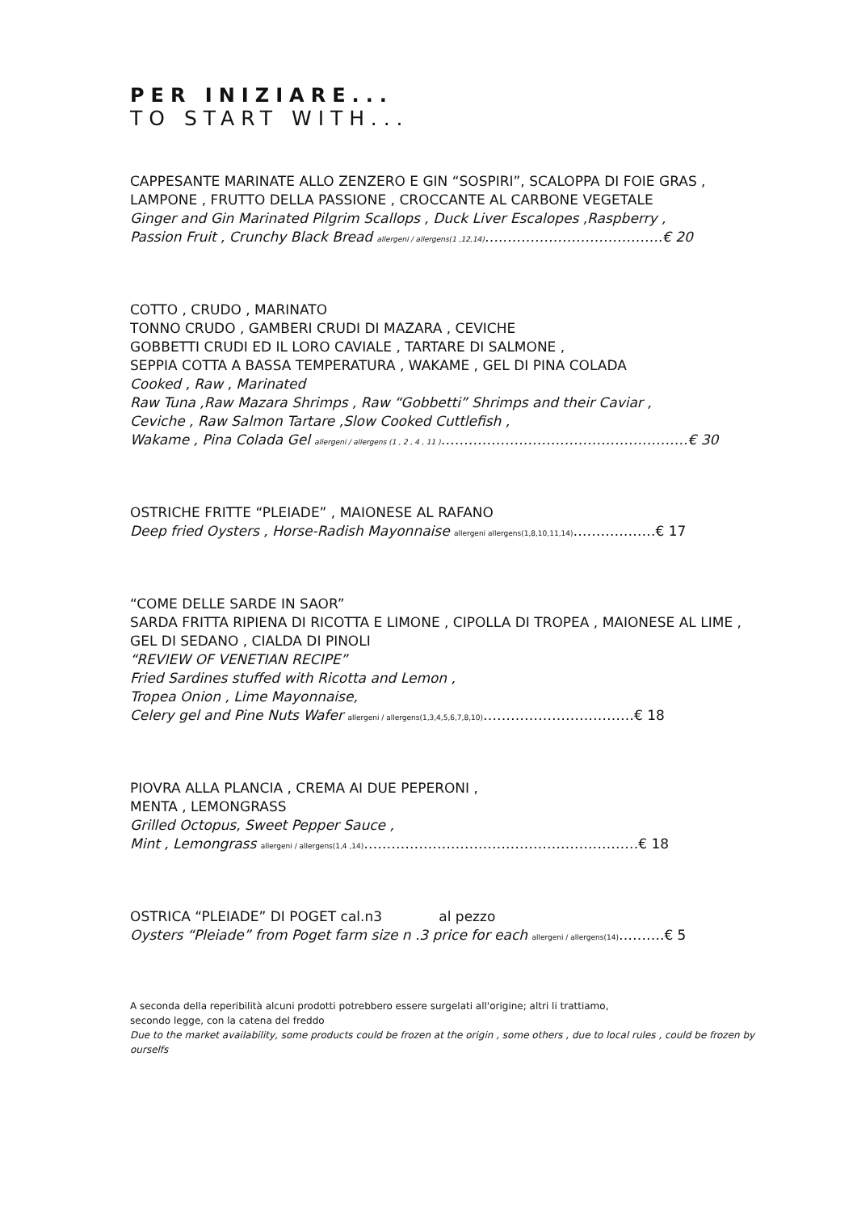PER INIZIARE...
TO START WITH...
CAPPESANTE MARINATE ALLO ZENZERO E GIN “SOSPIRI”, SCALOPPA DI FOIE GRAS ,
LAMPONE , FRUTTO DELLA PASSIONE , CROCCANTE AL CARBONE VEGETALE
Ginger and Gin Marinated Pilgrim Scallops , Duck Liver Escalopes ,Raspberry ,
Passion Fruit , Crunchy Black Bread allergeni / allergens(1 ,12,14)…..…………………………….€ 20
COTTO , CRUDO , MARINATO
TONNO CRUDO , GAMBERI CRUDI DI MAZARA , CEVICHE
GOBBETTI CRUDI ED IL LORO CAVIALE , TARTARE DI SALMONE ,
SEPPIA COTTA A BASSA TEMPERATURA , WAKAME , GEL DI PINA COLADA
Cooked , Raw , Marinated
Raw Tuna ,Raw Mazara Shrimps , Raw “Gobbetti” Shrimps and their Caviar ,
Ceviche , Raw Salmon Tartare ,Slow Cooked Cuttlefish ,
Wakame , Pina Colada Gel allergeni / allergens (1 , 2 , 4 , 11 )………………………………………………€ 30
OSTRICHE FRITTE “PLEIADE” , MAIONESE AL RAFANO
Deep fried Oysters , Horse-Radish Mayonnaise allergeni allergens(1,8,10,11,14)………………€ 17
“COME DELLE SARDE IN SAOR”
SARDA FRITTA RIPIENA DI RICOTTA E LIMONE , CIPOLLA DI TROPEA , MAIONESE AL LIME ,
GEL DI SEDANO , CIALDA DI PINOLI
“REVIEW OF VENETIAN RECIPE”
Fried Sardines stuffed with Ricotta and Lemon ,
Tropea Onion , Lime Mayonnaise,
Celery gel and Pine Nuts Wafer allergeni / allergens(1,3,4,5,6,7,8,10)……………………………€ 18
PIOVRA ALLA PLANCIA , CREMA AI DUE PEPERONI ,
MENTA , LEMONGRASS
Grilled Octopus, Sweet Pepper Sauce ,
Mint , Lemongrass allergeni / allergens(1,4 ,14)……………………………………………………€ 18
OSTRICA “PLEIADE” DI POGET cal.n3 al pezzo
Oysters “Pleiade” from Poget farm size n .3 price for each allergeni / allergens(14)……….€ 5
A seconda della reperibilità alcuni prodotti potrebbero essere surgelati all'origine; altri li trattiamo,
secondo legge, con la catena del freddo
Due to the market availability, some products could be frozen at the origin , some others , due to local rules , could be frozen by ourselfs